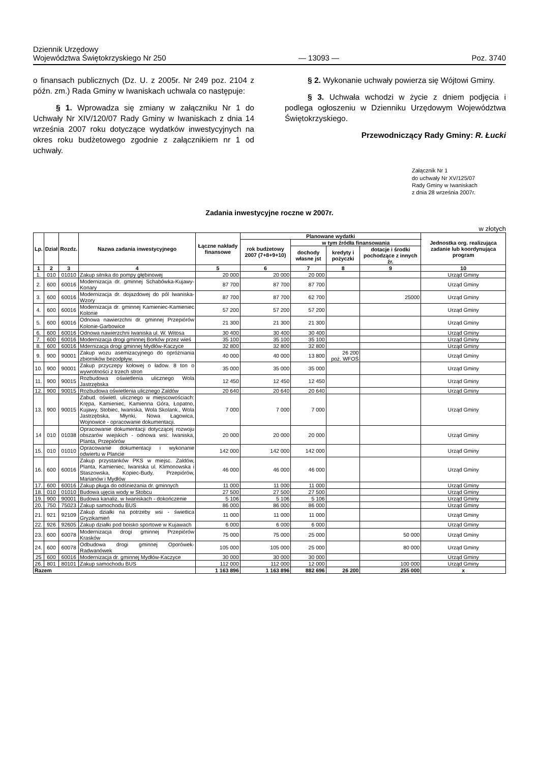Dziennik Urzędowy
Województwa Świętokrzyskiego Nr 250
— 13093 —
Poz. 3740
o finansach publicznych (Dz. U. z 2005r. Nr 249 poz. 2104 z późn. zm.) Rada Gminy w Iwaniskach uchwala co następuje:
§ 1. Wprowadza się zmiany w załączniku Nr 1 do Uchwały Nr XIV/120/07 Rady Gminy w Iwaniskach z dnia 14 września 2007 roku dotyczące wydatków inwestycyjnych na okres roku budżetowego zgodnie z załącznikiem nr 1 od uchwały.
§ 2. Wykonanie uchwały powierza się Wójtowi Gminy.
§ 3. Uchwała wchodzi w życie z dniem podjęcia i podlega ogłoszeniu w Dzienniku Urzędowym Województwa Świętokrzyskiego.
Przewodniczący Rady Gminy: R. Łucki
Załącznik Nr 1
do uchwały Nr XV/125/07
Rady Gminy w Iwaniskach
z dnia 28 września 2007r.
Zadania inwestycyjne roczne w 2007r.
w złotych
| Lp. | Dział | Rozdz. | Nazwa zadania inwestycyjnego | Łączne nakłady finansowe | Planowane wydatki | | | | Jednostka org. realizująca zadanie lub koordynująca program |
| --- | --- | --- | --- | --- | --- | --- | --- | --- | --- |
| | | | | | rok budżetowy 2007 (7+8+9+10) | w tym źródła finansowania | | | |
| | | | | | | dochody własne jst | kredyty i pożyczki | dotacje i środki pochodzące z innych źr. | |
| 1 | 2 | 3 | 4 | 5 | 6 | 7 | 8 | 9 | 10 |
| 1. | 010 | 01010 | Zakup silnika do pompy głębinowej | 20 000 | 20 000 | 20 000 | | | Urząd Gminy |
| 2. | 600 | 60016 | Modernizacja dr. gminnej Schabówka-Kujawy-Konary | 87 700 | 87 700 | 87 700 | | | Urząd Gminy |
| 3. | 600 | 60016 | Modernizacja dr. dojazdowej do pól Iwaniska-Wzory | 87 700 | 87 700 | 62 700 | | 25000 | Urząd Gminy |
| 4. | 600 | 60016 | Modernizacja dr. gminnej Kamieniec-Kamieniec Kolonie | 57 200 | 57 200 | 57 200 | | | Urząd Gminy |
| 5. | 600 | 60016 | Odnowa nawierzchni dr. gminnej Przepiórów Kolonie-Garbowice | 21 300 | 21 300 | 21 300 | | | Urząd Gminy |
| 6. | 600 | 60016 | Odnowa nawierzchni Iwaniska ul. W. Witosa | 30 400 | 30 400 | 30 400 | | | Urząd Gminy |
| 7. | 600 | 60016 | Modernizacja drogi gminnej Borków przez wieś | 35 100 | 35 100 | 35 100 | | | Urząd Gminy |
| 8. | 600 | 60016 | Mdernizacja drogi gminnej Mydłów-Kaczyce | 32 800 | 32 800 | 32 800 | | | Urząd Gminy |
| 9. | 900 | 90001 | Zakup wozu asemizacyjnego do opróżniania zbiorników bezodpływ. | 40 000 | 40 000 | 13 800 | 26 200 poż. WFOŚ | | Urząd Gminy |
| 10. | 900 | 90001 | Zakup przyczepy kołowej o ładow. 8 ton o wywrotności z trzech stron | 35 000 | 35 000 | 35 000 | | | Urząd Gminy |
| 11. | 900 | 90015 | Rozbudowa oświetlenia ulicznego Wola Jastrzębska | 12 450 | 12 450 | 12 450 | | | Urząd Gminy |
| 12. | 900 | 90015 | Rozbudowa oświetlenia ulicznego Zaldów | 20 640 | 20 640 | 20 640 | | | Urząd Gminy |
| 13. | 900 | 90015 | Zabud. oświetl. ulicznego w miejscowościach: Krępa, Kamieniec, Kamienna Góra, Łopatno, Kujawy, Stobiec, Iwaniska, Wola Skolank., Wola Jastrzębska, Młynki, Nowa Łagowica, Wojnowice - opracowanie dokumentacji. | 7 000 | 7 000 | 7 000 | | | Urząd Gminy |
| 14 | 010 | 01038 | Opracowanie dokumentacji dotyczącej rozwoju obszarów wiejskich - odnowa wsi: Iwaniska, Planta, Przepiórów | 20 000 | 20 000 | 20 000 | | | Urząd Gminy |
| 15. | 010 | 01010 | Opracowanie dokumentacji i wykonanie odwiertu w Plancie | 142 000 | 142 000 | 142 000 | | | Urząd Gminy |
| 16. | 600 | 60016 | Zakup przystanków PKS w miejsc. Zaldów, Planta, Kamieniec, Iwaniska ul. Klimonowska i Staszowska, Kopiec-Budy, Przepiórów, Marianów i Mydłów | 46 000 | 46 000 | 46 000 | | | Urząd Gminy |
| 17. | 600 | 60016 | Zakup pługa do odśnieżania dr. gminnych | 11 000 | 11 000 | 11 000 | | | Urząd Gminy |
| 18. | 010 | 01010 | Budowa ujęcia wody w Stobcu | 27 500 | 27 500 | 27 500 | | | Urząd Gminy |
| 19. | 900 | 90001 | Budowa kanaliz. w Iwaniskach - dokończenie | 5 106 | 5 106 | 5 106 | | | Urząd Gminy |
| 20. | 750 | 75023 | Zakup samochodu BUS | 86 000 | 86 000 | 86 000 | | | Urząd Gminy |
| 21. | 921 | 92109 | Zakup działki na potrzeby wsi - świetlica Gryzikamień | 11 000 | 11 000 | 11 000 | | | Urząd Gminy |
| 22. | 926 | 92605 | Zakup działki pod boisko sportowe w Kujawach | 6 000 | 6 000 | 6 000 | | | Urząd Gminy |
| 23. | 600 | 60078 | Modernizacja drogi gminnej Przepiórów Krasków | 75 000 | 75 000 | 25 000 | | 50 000 | Urząd Gminy |
| 24. | 600 | 60078 | Odbudowa drogi gminnej Oporówek-Radwanówek | 105 000 | 105 000 | 25 000 | | 80 000 | Urząd Gminy |
| 25 | 600 | 60016 | Modernizacja dr. gminnej Mydłów-Kaczyce | 30 000 | 30 000 | 30 000 | | | Urząd Gminy |
| 26. | 801 | 80101 | Zakup samochodu BUS | 112 000 | 112 000 | 12 000 | | 100 000 | Urząd Gminy |
| Razem | | | | 1 163 896 | 1 163 896 | 882 696 | 26 200 | 255 000 | x |